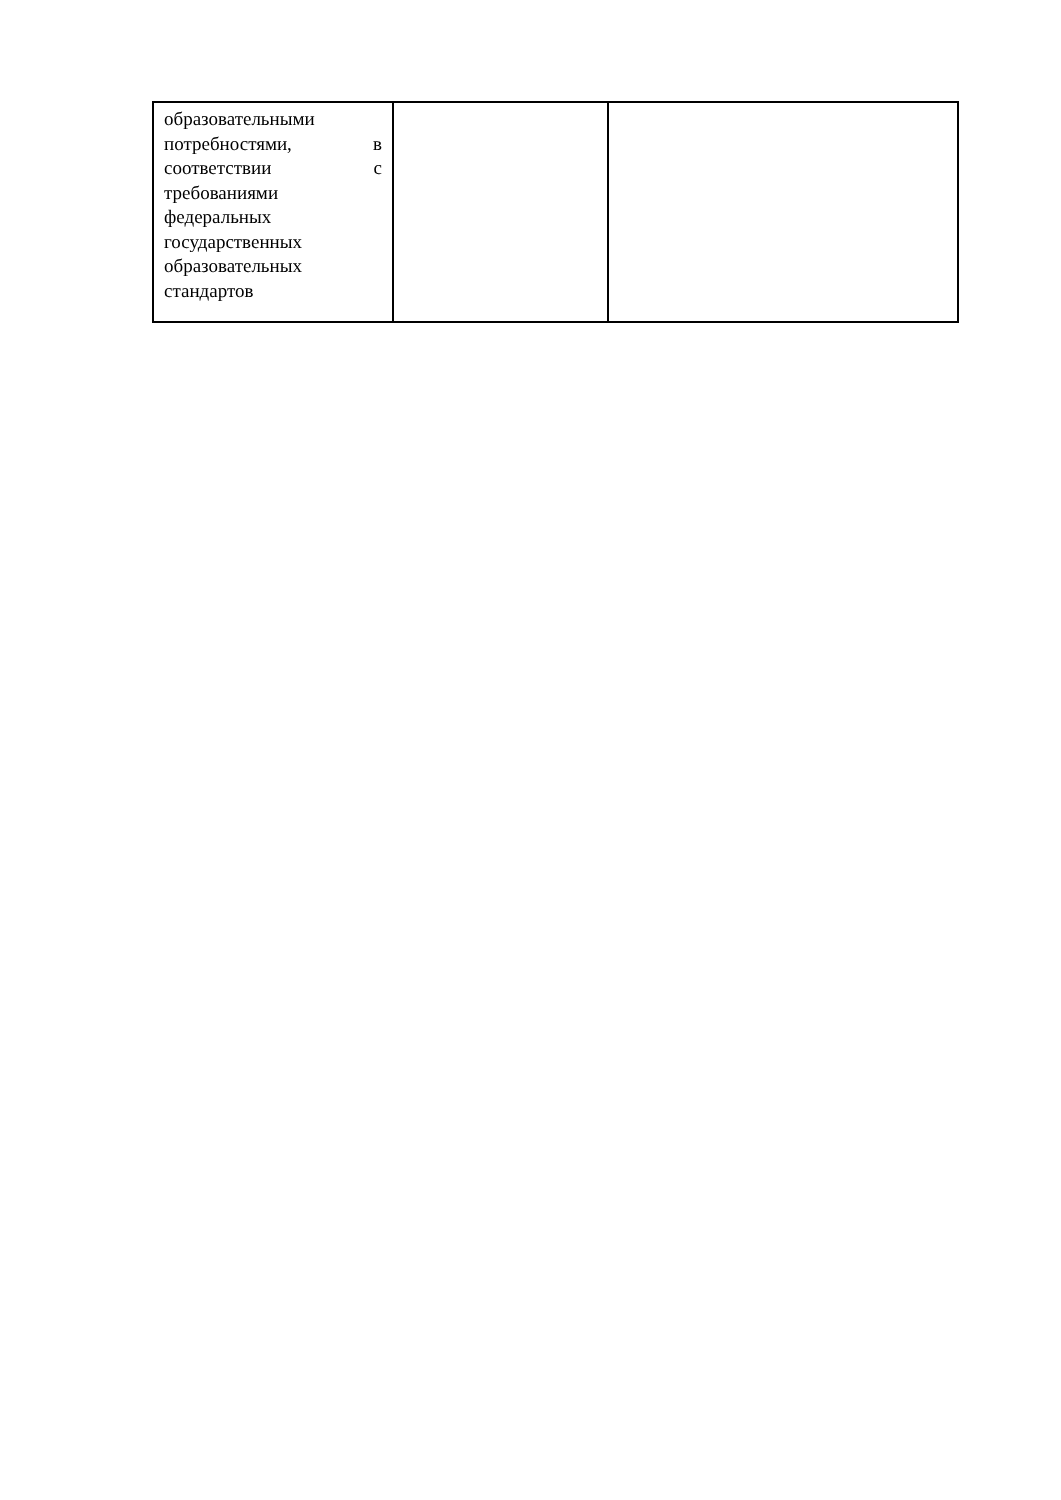| образовательными потребностями, в соответствии с требованиями федеральных государственных образовательных стандартов | | |